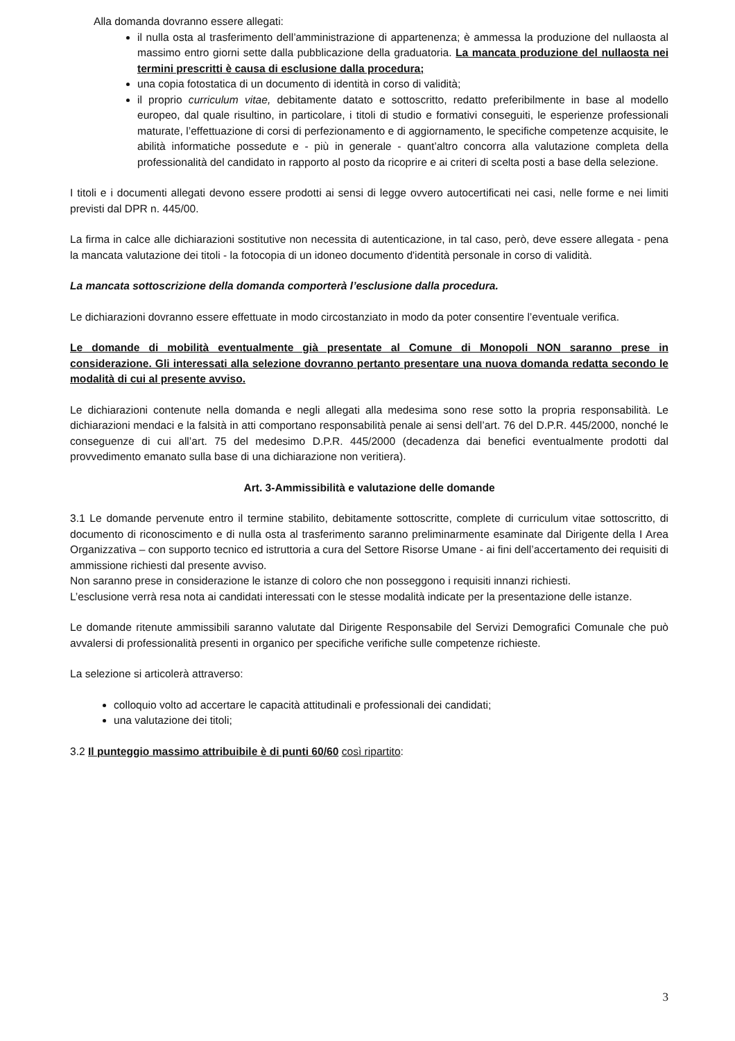Alla domanda dovranno essere allegati:
il nulla osta al trasferimento dell’amministrazione di appartenenza; è ammessa la produzione del nullaosta al massimo entro giorni sette dalla pubblicazione della graduatoria. La mancata produzione del nullaosta nei termini prescritti è causa di esclusione dalla procedura;
una copia fotostatica di un documento di identità in corso di validità;
il proprio curriculum vitae, debitamente datato e sottoscritto, redatto preferibilmente in base al modello europeo, dal quale risultino, in particolare, i titoli di studio e formativi conseguiti, le esperienze professionali maturate, l’effettuazione di corsi di perfezionamento e di aggiornamento, le specifiche competenze acquisite, le abilità informatiche possedute e - più in generale - quant’altro concorra alla valutazione completa della professionalità del candidato in rapporto al posto da ricoprire e ai criteri di scelta posti a base della selezione.
I titoli e i documenti allegati devono essere prodotti ai sensi di legge ovvero autocertificati nei casi, nelle forme e nei limiti previsti dal DPR n. 445/00.
La firma in calce alle dichiarazioni sostitutive non necessita di autenticazione, in tal caso, però, deve essere allegata - pena la mancata valutazione dei titoli - la fotocopia di un idoneo documento d'identità personale in corso di validità.
La mancata sottoscrizione della domanda comporterà l’esclusione dalla procedura.
Le dichiarazioni dovranno essere effettuate in modo circostanziato in modo da poter consentire l’eventuale verifica.
Le domande di mobilità eventualmente già presentate al Comune di Monopoli NON saranno prese in considerazione. Gli interessati alla selezione dovranno pertanto presentare una nuova domanda redatta secondo le modalità di cui al presente avviso.
Le dichiarazioni contenute nella domanda e negli allegati alla medesima sono rese sotto la propria responsabilità. Le dichiarazioni mendaci e la falsità in atti comportano responsabilità penale ai sensi dell’art. 76 del D.P.R. 445/2000, nonché le conseguenze di cui all’art. 75 del medesimo D.P.R. 445/2000 (decadenza dai benefici eventualmente prodotti dal provvedimento emanato sulla base di una dichiarazione non veritiera).
Art. 3-Ammissibilità e valutazione delle domande
3.1 Le domande pervenute entro il termine stabilito, debitamente sottoscritte, complete di curriculum vitae sottoscritto, di documento di riconoscimento e di nulla osta al trasferimento saranno preliminarmente esaminate dal Dirigente della I Area Organizzativa – con supporto tecnico ed istruttoria a cura del Settore Risorse Umane - ai fini dell’accertamento dei requisiti di ammissione richiesti dal presente avviso.
Non saranno prese in considerazione le istanze di coloro che non posseggono i requisiti innanzi richiesti.
L’esclusione verrà resa nota ai candidati interessati con le stesse modalità indicate per la presentazione delle istanze.
Le domande ritenute ammissibili saranno valutate dal Dirigente Responsabile del Servizi Demografici Comunale che può avvalersi di professionalità presenti in organico per specifiche verifiche sulle competenze richieste.
La selezione si articolerà attraverso:
colloquio volto ad accertare le capacità attitudinali e professionali dei candidati;
una valutazione dei titoli;
3.2 Il punteggio massimo attribuibile è di punti 60/60 così ripartito:
3